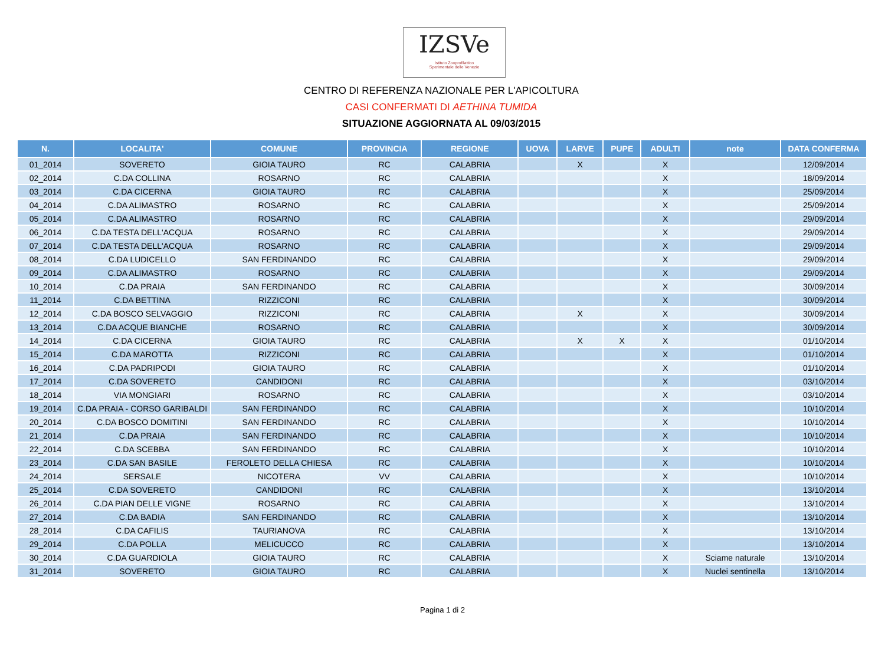IZSVe
Istituto Zooprofilattico
Sperimentale delle Venezie
CENTRO DI REFERENZA NAZIONALE PER L'APICOLTURA
CASI CONFERMATI DI AETHINA TUMIDA
SITUAZIONE AGGIORNATA AL 09/03/2015
| N. | LOCALITA' | COMUNE | PROVINCIA | REGIONE | UOVA | LARVE | PUPE | ADULTI | note | DATA CONFERMA |
| --- | --- | --- | --- | --- | --- | --- | --- | --- | --- | --- |
| 01_2014 | SOVERETO | GIOIA TAURO | RC | CALABRIA | | X | | X | | 12/09/2014 |
| 02_2014 | C.DA COLLINA | ROSARNO | RC | CALABRIA | | | | X | | 18/09/2014 |
| 03_2014 | C.DA CICERNA | GIOIA TAURO | RC | CALABRIA | | | | X | | 25/09/2014 |
| 04_2014 | C.DA ALIMASTRO | ROSARNO | RC | CALABRIA | | | | X | | 25/09/2014 |
| 05_2014 | C.DA ALIMASTRO | ROSARNO | RC | CALABRIA | | | | X | | 29/09/2014 |
| 06_2014 | C.DA TESTA DELL'ACQUA | ROSARNO | RC | CALABRIA | | | | X | | 29/09/2014 |
| 07_2014 | C.DA TESTA DELL'ACQUA | ROSARNO | RC | CALABRIA | | | | X | | 29/09/2014 |
| 08_2014 | C.DA LUDICELLO | SAN FERDINANDO | RC | CALABRIA | | | | X | | 29/09/2014 |
| 09_2014 | C.DA ALIMASTRO | ROSARNO | RC | CALABRIA | | | | X | | 29/09/2014 |
| 10_2014 | C.DA PRAIA | SAN FERDINANDO | RC | CALABRIA | | | | X | | 30/09/2014 |
| 11_2014 | C.DA BETTINA | RIZZICONI | RC | CALABRIA | | | | X | | 30/09/2014 |
| 12_2014 | C.DA BOSCO SELVAGGIO | RIZZICONI | RC | CALABRIA | | X | | X | | 30/09/2014 |
| 13_2014 | C.DA ACQUE BIANCHE | ROSARNO | RC | CALABRIA | | | | X | | 30/09/2014 |
| 14_2014 | C.DA CICERNA | GIOIA TAURO | RC | CALABRIA | | X | X | X | | 01/10/2014 |
| 15_2014 | C.DA MAROTTA | RIZZICONI | RC | CALABRIA | | | | X | | 01/10/2014 |
| 16_2014 | C.DA PADRIPODI | GIOIA TAURO | RC | CALABRIA | | | | X | | 01/10/2014 |
| 17_2014 | C.DA SOVERETO | CANDIDONI | RC | CALABRIA | | | | X | | 03/10/2014 |
| 18_2014 | VIA MONGIARI | ROSARNO | RC | CALABRIA | | | | X | | 03/10/2014 |
| 19_2014 | C.DA PRAIA - CORSO GARIBALDI | SAN FERDINANDO | RC | CALABRIA | | | | X | | 10/10/2014 |
| 20_2014 | C.DA BOSCO DOMITINI | SAN FERDINANDO | RC | CALABRIA | | | | X | | 10/10/2014 |
| 21_2014 | C.DA PRAIA | SAN FERDINANDO | RC | CALABRIA | | | | X | | 10/10/2014 |
| 22_2014 | C.DA SCEBBA | SAN FERDINANDO | RC | CALABRIA | | | | X | | 10/10/2014 |
| 23_2014 | C.DA SAN BASILE | FEROLETO DELLA CHIESA | RC | CALABRIA | | | | X | | 10/10/2014 |
| 24_2014 | SERSALE | NICOTERA | VV | CALABRIA | | | | X | | 10/10/2014 |
| 25_2014 | C.DA SOVERETO | CANDIDONI | RC | CALABRIA | | | | X | | 13/10/2014 |
| 26_2014 | C.DA PIAN DELLE VIGNE | ROSARNO | RC | CALABRIA | | | | X | | 13/10/2014 |
| 27_2014 | C.DA BADIA | SAN FERDINANDO | RC | CALABRIA | | | | X | | 13/10/2014 |
| 28_2014 | C.DA CAFILIS | TAURIANOVA | RC | CALABRIA | | | | X | | 13/10/2014 |
| 29_2014 | C.DA POLLA | MELICUCCO | RC | CALABRIA | | | | X | | 13/10/2014 |
| 30_2014 | C.DA GUARDIOLA | GIOIA TAURO | RC | CALABRIA | | | | X | Sciame naturale | 13/10/2014 |
| 31_2014 | SOVERETO | GIOIA TAURO | RC | CALABRIA | | | | X | Nuclei sentinella | 13/10/2014 |
Pagina 1 di 2